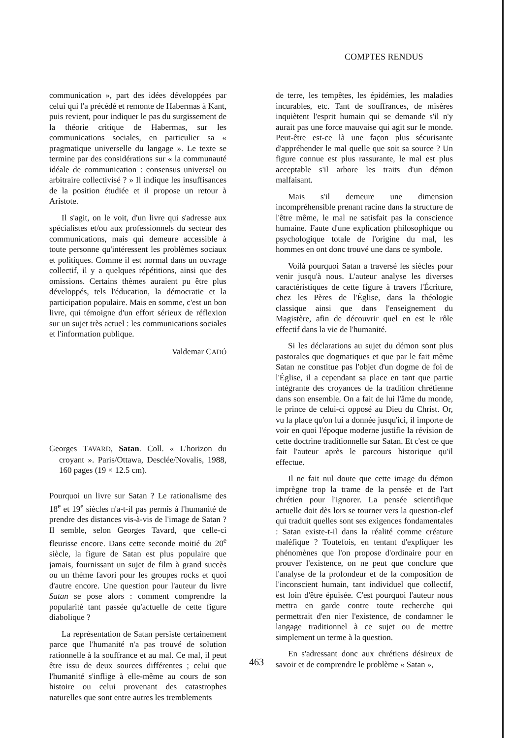COMPTES RENDUS
communication », part des idées développées par celui qui l'a précédé et remonte de Habermas à Kant, puis revient, pour indiquer le pas du surgissement de la théorie critique de Habermas, sur les communications sociales, en particulier sa « pragmatique universelle du langage ». Le texte se termine par des considérations sur « la communauté idéale de communication : consensus universel ou arbitraire collectivisé ? » Il indique les insuffisances de la position étudiée et il propose un retour à Aristote.
Il s'agit, on le voit, d'un livre qui s'adresse aux spécialistes et/ou aux professionnels du secteur des communications, mais qui demeure accessible à toute personne qu'intéressent les problèmes sociaux et politiques. Comme il est normal dans un ouvrage collectif, il y a quelques répétitions, ainsi que des omissions. Certains thèmes auraient pu être plus développés, tels l'éducation, la démocratie et la participation populaire. Mais en somme, c'est un bon livre, qui témoigne d'un effort sérieux de réflexion sur un sujet très actuel : les communications sociales et l'information publique.
Valdemar CADÓ
Georges TAVARD, Satan. Coll. « L'horizon du croyant ». Paris/Ottawa, Desclée/Novalis, 1988, 160 pages (19 × 12.5 cm).
Pourquoi un livre sur Satan ? Le rationalisme des 18<sup>e</sup> et 19<sup>e</sup> siècles n'a-t-il pas permis à l'humanité de prendre des distances vis-à-vis de l'image de Satan ? Il semble, selon Georges Tavard, que celle-ci fleurisse encore. Dans cette seconde moitié du 20<sup>e</sup> siècle, la figure de Satan est plus populaire que jamais, fournissant un sujet de film à grand succès ou un thème favori pour les groupes rocks et quoi d'autre encore. Une question pour l'auteur du livre Satan se pose alors : comment comprendre la popularité tant passée qu'actuelle de cette figure diabolique ?
La représentation de Satan persiste certainement parce que l'humanité n'a pas trouvé de solution rationnelle à la souffrance et au mal. Ce mal, il peut être issu de deux sources différentes ; celui que l'humanité s'inflige à elle-même au cours de son histoire ou celui provenant des catastrophes naturelles que sont entre autres les tremblements
de terre, les tempêtes, les épidémies, les maladies incurables, etc. Tant de souffrances, de misères inquiètent l'esprit humain qui se demande s'il n'y aurait pas une force mauvaise qui agit sur le monde. Peut-être est-ce là une façon plus sécurisante d'appréhender le mal quelle que soit sa source ? Un figure connue est plus rassurante, le mal est plus acceptable s'il arbore les traits d'un démon malfaisant.
Mais s'il demeure une dimension incompréhensible prenant racine dans la structure de l'être même, le mal ne satisfait pas la conscience humaine. Faute d'une explication philosophique ou psychologique totale de l'origine du mal, les hommes en ont donc trouvé une dans ce symbole.
Voilà pourquoi Satan a traversé les siècles pour venir jusqu'à nous. L'auteur analyse les diverses caractéristiques de cette figure à travers l'Écriture, chez les Pères de l'Église, dans la théologie classique ainsi que dans l'enseignement du Magistère, afin de découvrir quel en est le rôle effectif dans la vie de l'humanité.
Si les déclarations au sujet du démon sont plus pastorales que dogmatiques et que par le fait même Satan ne constitue pas l'objet d'un dogme de foi de l'Église, il a cependant sa place en tant que partie intégrante des croyances de la tradition chrétienne dans son ensemble. On a fait de lui l'âme du monde, le prince de celui-ci opposé au Dieu du Christ. Or, vu la place qu'on lui a donnée jusqu'ici, il importe de voir en quoi l'époque moderne justifie la révision de cette doctrine traditionnelle sur Satan. Et c'est ce que fait l'auteur après le parcours historique qu'il effectue.
Il ne fait nul doute que cette image du démon imprègne trop la trame de la pensée et de l'art chrétien pour l'ignorer. La pensée scientifique actuelle doit dès lors se tourner vers la question-clef qui traduit quelles sont ses exigences fondamentales : Satan existe-t-il dans la réalité comme créature maléfique ? Toutefois, en tentant d'expliquer les phénomènes que l'on propose d'ordinaire pour en prouver l'existence, on ne peut que conclure que l'analyse de la profondeur et de la composition de l'inconscient humain, tant individuel que collectif, est loin d'être épuisée. C'est pourquoi l'auteur nous mettra en garde contre toute recherche qui permettrait d'en nier l'existence, de condamner le langage traditionnel à ce sujet ou de mettre simplement un terme à la question.
En s'adressant donc aux chrétiens désireux de savoir et de comprendre le problème « Satan »,
463